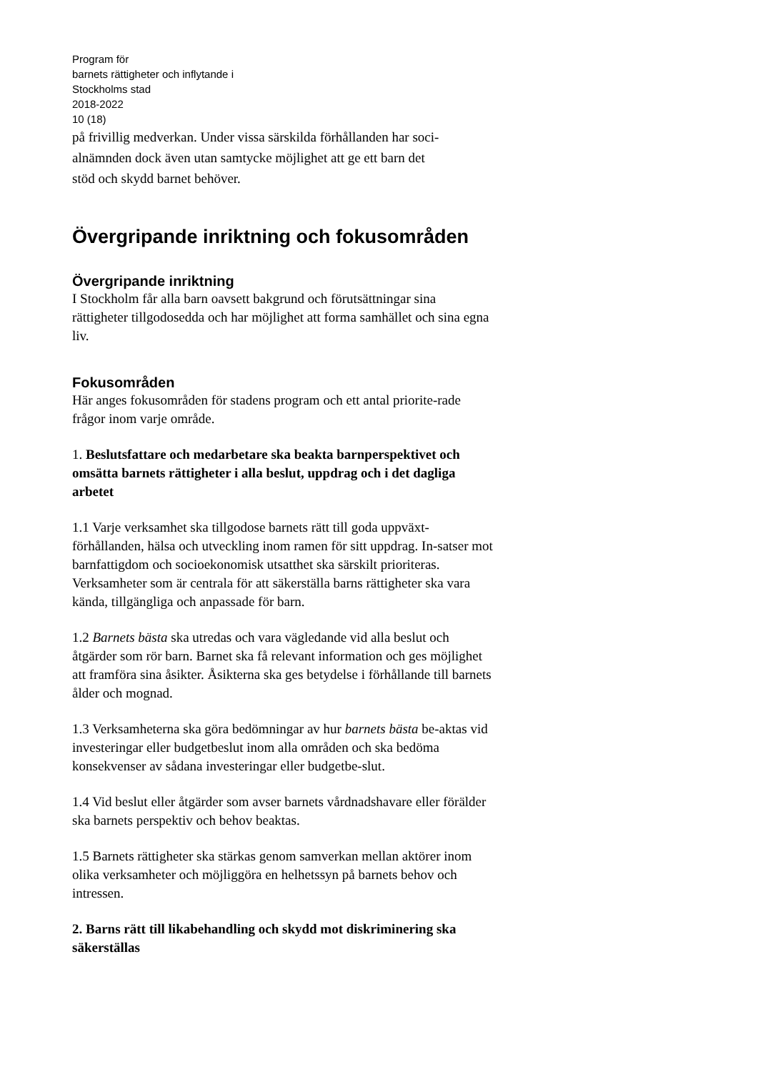Program för
barnets rättigheter och inflytande i
Stockholms stad
2018-2022
10 (18)
på frivillig medverkan. Under vissa särskilda förhållanden har soci-
alnämnden dock även utan samtycke möjlighet att ge ett barn det
stöd och skydd barnet behöver.
Övergripande inriktning och fokusområden
Övergripande inriktning
I Stockholm får alla barn oavsett bakgrund och förutsättningar sina rättigheter tillgodosedda och har möjlighet att forma samhället och sina egna liv.
Fokusområden
Här anges fokusområden för stadens program och ett antal priorite-rade frågor inom varje område.
1. Beslutsfattare och medarbetare ska beakta barnperspektivet och omsätta barnets rättigheter i alla beslut, uppdrag och i det dagliga arbetet
1.1 Varje verksamhet ska tillgodose barnets rätt till goda uppväxt-förhållanden, hälsa och utveckling inom ramen för sitt uppdrag. In-satser mot barnfattigdom och socioekonomisk utsatthet ska särskilt prioriteras. Verksamheter som är centrala för att säkerställa barns rättigheter ska vara kända, tillgängliga och anpassade för barn.
1.2 Barnets bästa ska utredas och vara vägledande vid alla beslut och åtgärder som rör barn. Barnet ska få relevant information och ges möjlighet att framföra sina åsikter. Åsikterna ska ges betydelse i förhållande till barnets ålder och mognad.
1.3 Verksamheterna ska göra bedömningar av hur barnets bästa be-aktas vid investeringar eller budgetbeslut inom alla områden och ska bedöma konsekvenser av sådana investeringar eller budgetbe-slut.
1.4 Vid beslut eller åtgärder som avser barnets vårdnadshavare eller förälder ska barnets perspektiv och behov beaktas.
1.5 Barnets rättigheter ska stärkas genom samverkan mellan aktörer inom olika verksamheter och möjliggöra en helhetssyn på barnets behov och intressen.
2. Barns rätt till likabehandling och skydd mot diskriminering ska säkerställas